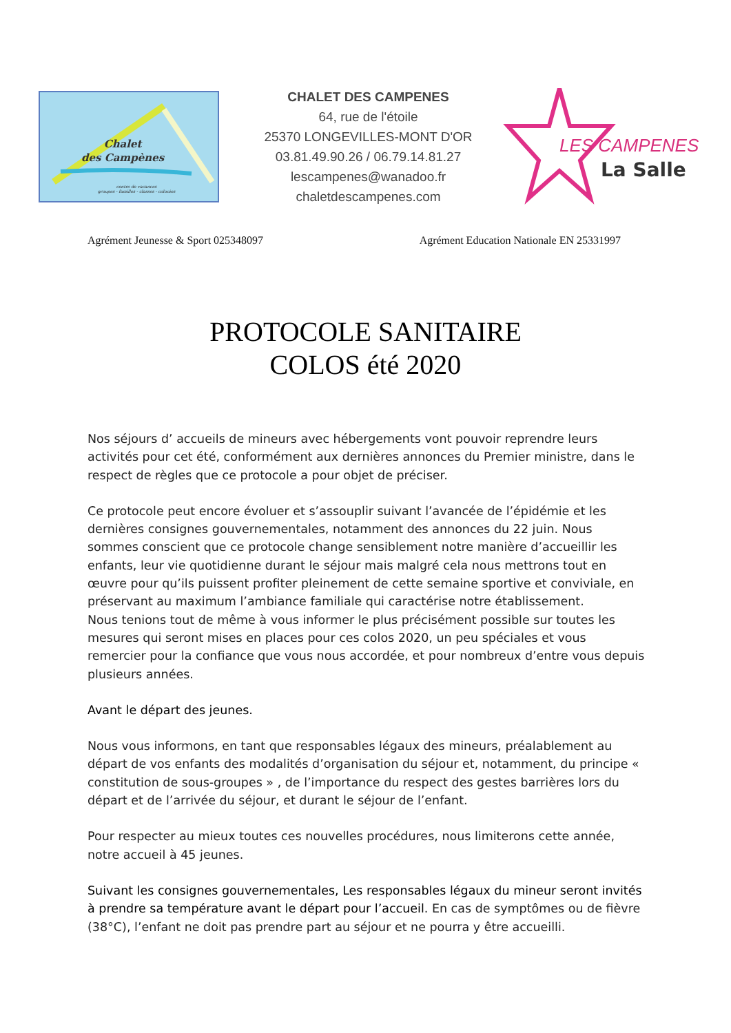Chalet
des Campènes
centre de vacances
groupes - familles - classes - colonies
CHALET DES CAMPENES
64, rue de l'étoile
25370 LONGEVILLES-MONT D'OR
03.81.49.90.26 / 06.79.14.81.27
lescampenes@wanadoo.fr
chaletdescampenes.com
LES CAMPENES
La Salle
Agrément Jeunesse & Sport 025348097 Agrément Education Nationale EN 25331997
PROTOCOLE SANITAIRE
COLOS été 2020
Nos séjours d’ accueils de mineurs avec hébergements vont pouvoir reprendre leurs activités pour cet été, conformément aux dernières annonces du Premier ministre, dans le respect de règles que ce protocole a pour objet de préciser.
Ce protocole peut encore évoluer et s’assouplir suivant l’avancée de l’épidémie et les dernières consignes gouvernementales, notamment des annonces du 22 juin. Nous sommes conscient que ce protocole change sensiblement notre manière d’accueillir les enfants, leur vie quotidienne durant le séjour mais malgré cela nous mettrons tout en œuvre pour qu’ils puissent profiter pleinement de cette semaine sportive et conviviale, en préservant au maximum l’ambiance familiale qui caractérise notre établissement.
Nous tenions tout de même à vous informer le plus précisément possible sur toutes les mesures qui seront mises en places pour ces colos 2020, un peu spéciales et vous remercier pour la confiance que vous nous accordée, et pour nombreux d’entre vous depuis plusieurs années.
Avant le départ des jeunes.
Nous vous informons, en tant que responsables légaux des mineurs, préalablement au départ de vos enfants des modalités d’organisation du séjour et, notamment, du principe « constitution de sous-groupes » , de l’importance du respect des gestes barrières lors du départ et de l’arrivée du séjour, et durant le séjour de l’enfant.
Pour respecter au mieux toutes ces nouvelles procédures, nous limiterons cette année, notre accueil à 45 jeunes.
Suivant les consignes gouvernementales, Les responsables légaux du mineur seront invités à prendre sa température avant le départ pour l’accueil. En cas de symptômes ou de fièvre (38°C), l’enfant ne doit pas prendre part au séjour et ne pourra y être accueilli.